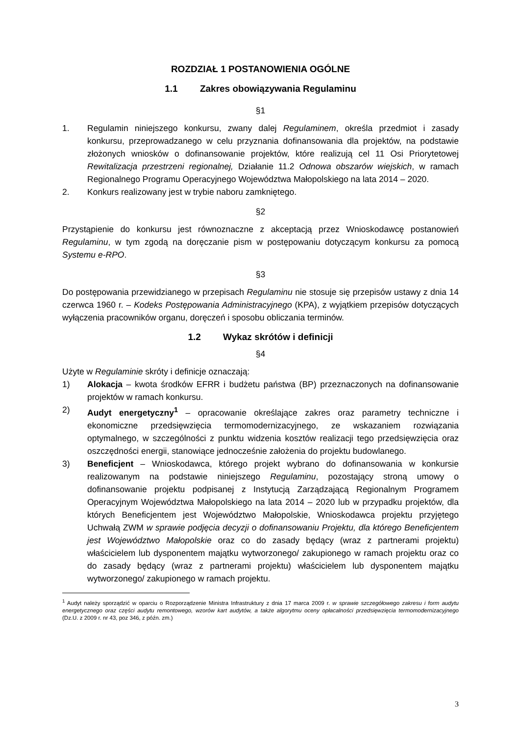ROZDZIAŁ 1 POSTANOWIENIA OGÓLNE
1.1 Zakres obowiązywania Regulaminu
§1
1. Regulamin niniejszego konkursu, zwany dalej Regulaminem, określa przedmiot i zasady konkursu, przeprowadzanego w celu przyznania dofinansowania dla projektów, na podstawie złożonych wniosków o dofinansowanie projektów, które realizują cel 11 Osi Priorytetowej Rewitalizacja przestrzeni regionalnej, Działanie 11.2 Odnowa obszarów wiejskich, w ramach Regionalnego Programu Operacyjnego Województwa Małopolskiego na lata 2014 – 2020.
2. Konkurs realizowany jest w trybie naboru zamkniętego.
§2
Przystąpienie do konkursu jest równoznaczne z akceptacją przez Wnioskodawcę postanowień Regulaminu, w tym zgodą na doręczanie pism w postępowaniu dotyczącym konkursu za pomocą Systemu e-RPO.
§3
Do postępowania przewidzianego w przepisach Regulaminu nie stosuje się przepisów ustawy z dnia 14 czerwca 1960 r. – Kodeks Postępowania Administracyjnego (KPA), z wyjątkiem przepisów dotyczących wyłączenia pracowników organu, doręczeń i sposobu obliczania terminów.
1.2 Wykaz skrótów i definicji
§4
Użyte w Regulaminie skróty i definicje oznaczają:
1) Alokacja – kwota środków EFRR i budżetu państwa (BP) przeznaczonych na dofinansowanie projektów w ramach konkursu.
2) Audyt energetyczny<sup>1</sup> – opracowanie określające zakres oraz parametry techniczne i ekonomiczne przedsięwzięcia termomodernizacyjnego, ze wskazaniem rozwiązania optymalnego, w szczególności z punktu widzenia kosztów realizacji tego przedsięwzięcia oraz oszczędności energii, stanowiące jednocześnie założenia do projektu budowlanego.
3) Beneficjent – Wnioskodawca, którego projekt wybrano do dofinansowania w konkursie realizowanym na podstawie niniejszego Regulaminu, pozostający stroną umowy o dofinansowanie projektu podpisanej z Instytucją Zarządzającą Regionalnym Programem Operacyjnym Województwa Małopolskiego na lata 2014 – 2020 lub w przypadku projektów, dla których Beneficjentem jest Województwo Małopolskie, Wnioskodawca projektu przyjętego Uchwałą ZWM w sprawie podjęcia decyzji o dofinansowaniu Projektu, dla którego Beneficjentem jest Województwo Małopolskie oraz co do zasady będący (wraz z partnerami projektu) właścicielem lub dysponentem majątku wytworzonego/ zakupionego w ramach projektu oraz co do zasady będący (wraz z partnerami projektu) właścicielem lub dysponentem majątku wytworzonego/ zakupionego w ramach projektu.
<sup>1</sup> Audyt należy sporządzić w oparciu o Rozporządzenie Ministra Infrastruktury z dnia 17 marca 2009 r. w sprawie szczegółowego zakresu i form audytu energetycznego oraz części audytu remontowego, wzorów kart audytów, a także algorytmu oceny opłacalności przedsięwzięcia termomodernizacyjnego (Dz.U. z 2009 r. nr 43, poz 346, z późn. zm.)
3